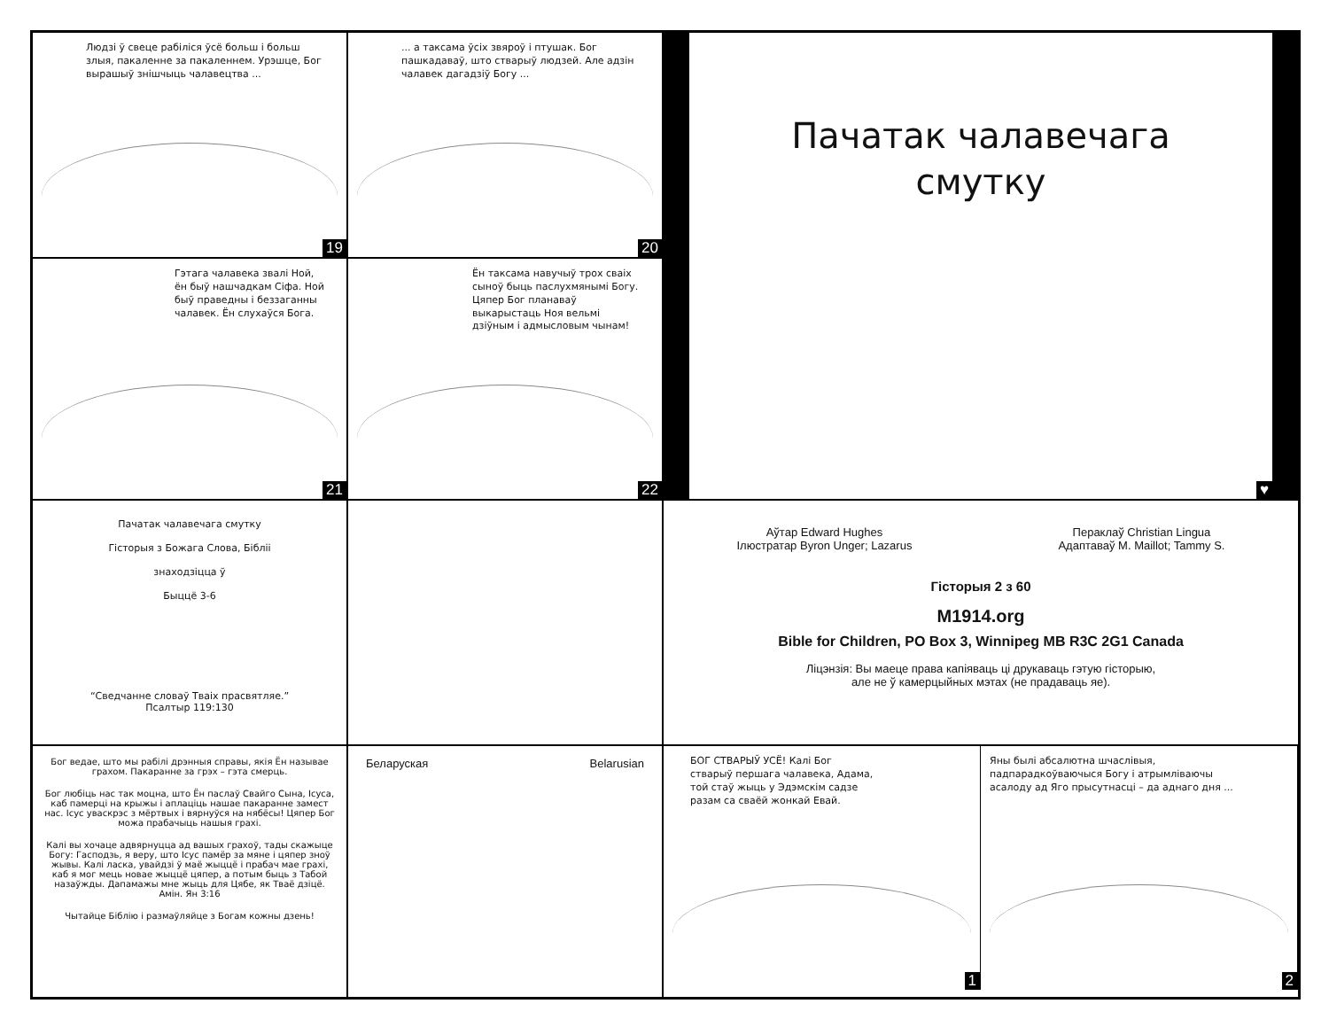Людзі ў свеце рабіліся ўсё больш і больш злыя, пакаленне за пакаленнем. Урэшце, Бог вырашыў знішчыць чалавецтва ...
19
... а таксама ўсіх звяроў і птушак. Бог пашкадаваў, што стварыў людзей. Але адзін чалавек дагадзіў Богу ...
20
Пачатак чалавечага
смутку
♥
Гэтага чалавека звалі Ной, ён быў нашчадкам Сіфа. Ной быў праведны і беззаганны чалавек. Ён слухаўся Бога.
21
Ён таксама навучыў трох сваіх сыноў быць паслухмянымі Богу. Цяпер Бог планаваў выкарыстаць Ноя вельмі дзіўным і адмысловым чынам!
22
Пачатак чалавечага смутку
Гісторыя з Божага Слова, Біблii
знаходзіцца ў
Быццё 3-6
“Сведчанне словаў Тваіх прасвятляе.”
Псалтыр 119:130
Аўтар Edward Hughes
Ілюстратар Byron Unger; Lazarus
Пераклаў Christian Lingua
Адаптаваў M. Maillot; Tammy S.
Гісторыя 2 з 60
M1914.org
Bible for Children, PO Box 3, Winnipeg MB R3C 2G1 Canada
Ліцэнзія: Вы маеце права капіяваць ці друкаваць гэтую гісторыю,
але не ў камерцыйных мэтах (не прадаваць яе).
Бог ведае, што мы рабілі дрэнныя справы, якія Ён называе грахом. Пакаранне за грэх – гэта смерць.
Бог любіць нас так моцна, што Ён паслаў Свайго Сына, Ісуса, каб памерці на крыжы і аплаціць нашае пакаранне замест нас. Ісус уваскрэс з мёртвых і вярнуўся на нябёсы! Цяпер Бог можа прабачыць нашыя грахі.
Калі вы хочаце адвярнуцца ад вашых грахоў, тады скажыце Богу: Гасподзь, я веру, што Ісус памёр за мяне і цяпер зноў жывы. Калі ласка, увайдзі ў маё жыццё і прабач мае грахі, каб я мог мець новае жыццё цяпер, а потым быць з Табой назаўжды. Дапамажы мне жыць для Цябе, як Тваё дзіцё. Амін. Ян 3:16
Чытайце Біблію і размаўляйце з Богам кожны дзень!
Беларуская Belarusian
БОГ СТВАРЫЎ УСЁ! Калі Бог стварыў першага чалавека, Адама, той стаў жыць у Эдэмскім садзе разам са сваёй жонкай Евай.
1
Яны былі абсалютна шчаслівыя, падпарадкоўваючыся Богу і атрымліваючы асалоду ад Яго прысутнасці – да аднаго дня ...
2